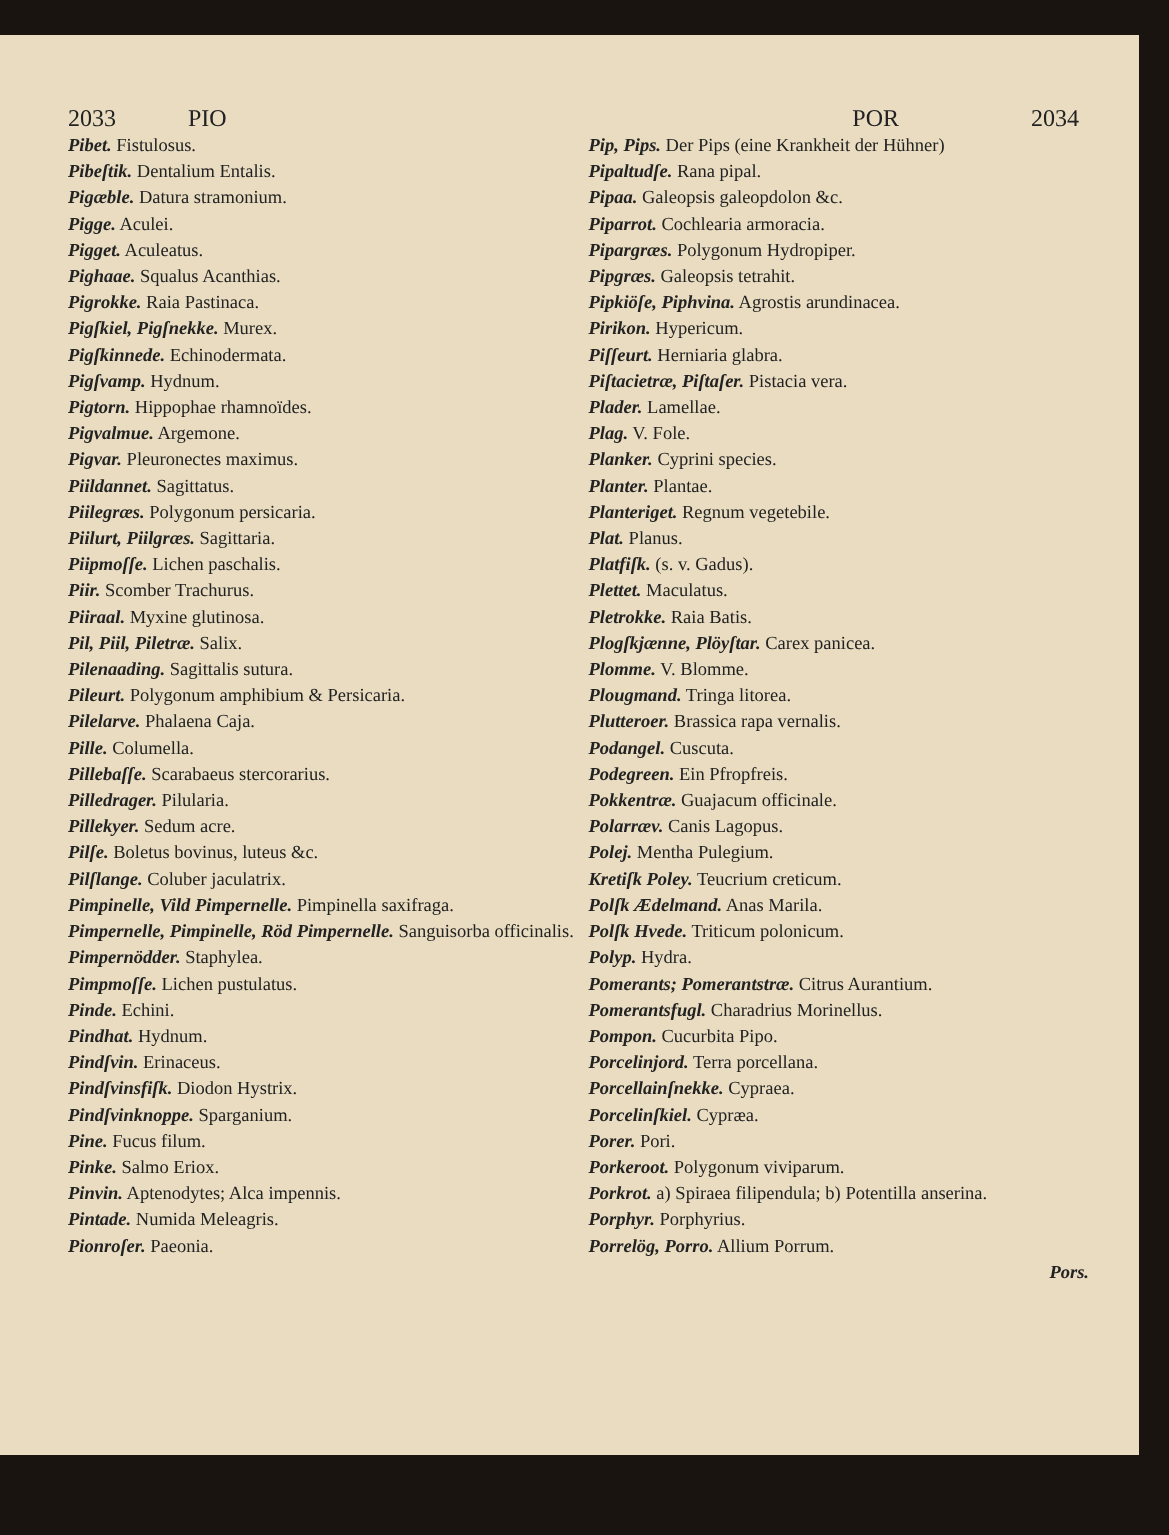2033 PIO POR 2034
Pibet. Fistulosus.
Pibeſtik. Dentalium Entalis.
Pigæble. Datura stramonium.
Pigge. Aculei.
Pigget. Aculeatus.
Pighaae. Squalus Acanthias.
Pigrokke. Raia Pastinaca.
Pigſkiel, Pigſnekke. Murex.
Pigſkinnede. Echinodermata.
Pigſvamp. Hydnum.
Pigtorn. Hippophae rhamnoïdes.
Pigvalmue. Argemone.
Pigvar. Pleuronectes maximus.
Piildannet. Sagittatus.
Piilegræs. Polygonum persicaria.
Piilurt, Piilgræs. Sagittaria.
Piipmoſſe. Lichen paschalis.
Piir. Scomber Trachurus.
Piiraal. Myxine glutinosa.
Pil, Piil, Piletræ. Salix.
Pilenaading. Sagittalis sutura.
Pileurt. Polygonum amphibium & Persicaria.
Pilelarve. Phalaena Caja.
Pille. Columella.
Pillebaſſe. Scarabaeus stercorarius.
Pilledrager. Pilularia.
Pillekyer. Sedum acre.
Pilſe. Boletus bovinus, luteus &c.
Pilſlange. Coluber jaculatrix.
Pimpinelle, Vild Pimpernelle. Pimpinella saxifraga.
Pimpernelle, Pimpinelle, Röd Pimpernelle. Sanguisorba officinalis.
Pimpernödder. Staphylea.
Pimpmoſſe. Lichen pustulatus.
Pinde. Echini.
Pindhat. Hydnum.
Pindſvin. Erinaceus.
Pindſvinsfiſk. Diodon Hystrix.
Pindſvinknoppe. Sparganium.
Pine. Fucus filum.
Pinke. Salmo Eriox.
Pinvin. Aptenodytes; Alca impennis.
Pintade. Numida Meleagris.
Pionroſer. Paeonia.
Pip, Pips. Der Pips (eine Krankheit der Hühner)
Pipaltudſe. Rana pipal.
Pipaa. Galeopsis galeopdolon &c.
Piparrot. Cochlearia armoracia.
Pipargræs. Polygonum Hydropiper.
Pipgræs. Galeopsis tetrahit.
Pipkiöſe, Piphvina. Agrostis arundinacea.
Pirikon. Hypericum.
Piſſeurt. Herniaria glabra.
Piſtacietræ, Piſtaſer. Pistacia vera.
Plader. Lamellae.
Plag. V. Fole.
Planker. Cyprini species.
Planter. Plantae.
Planteriget. Regnum vegetebile.
Plat. Planus.
Platfiſk. (s. v. Gadus).
Plettet. Maculatus.
Pletrokke. Raia Batis.
Plogſkjænne, Plöyſtar. Carex panicea.
Plomme. V. Blomme.
Plougmand. Tringa litorea.
Plutteroer. Brassica rapa vernalis.
Podangel. Cuscuta.
Podegreen. Ein Pfropfreis.
Pokkentræ. Guajacum officinale.
Polarræv. Canis Lagopus.
Polej. Mentha Pulegium.
Kretiſk Poley. Teucrium creticum.
Polſk Ædelmand. Anas Marila.
Polſk Hvede. Triticum polonicum.
Polyp. Hydra.
Pomerants; Pomerantstræ. Citrus Aurantium.
Pomerantsfugl. Charadrius Morinellus.
Pompon. Cucurbita Pipo.
Porcelinjord. Terra porcellana.
Porcellainſnekke. Cypraea.
Porcelinſkiel. Cypræa.
Porer. Pori.
Porkeroot. Polygonum viviparum.
Porkrot. a) Spiraea filipendula; b) Potentilla anserina.
Porphyr. Porphyrius.
Porrelög, Porro. Allium Porrum.
Pors.